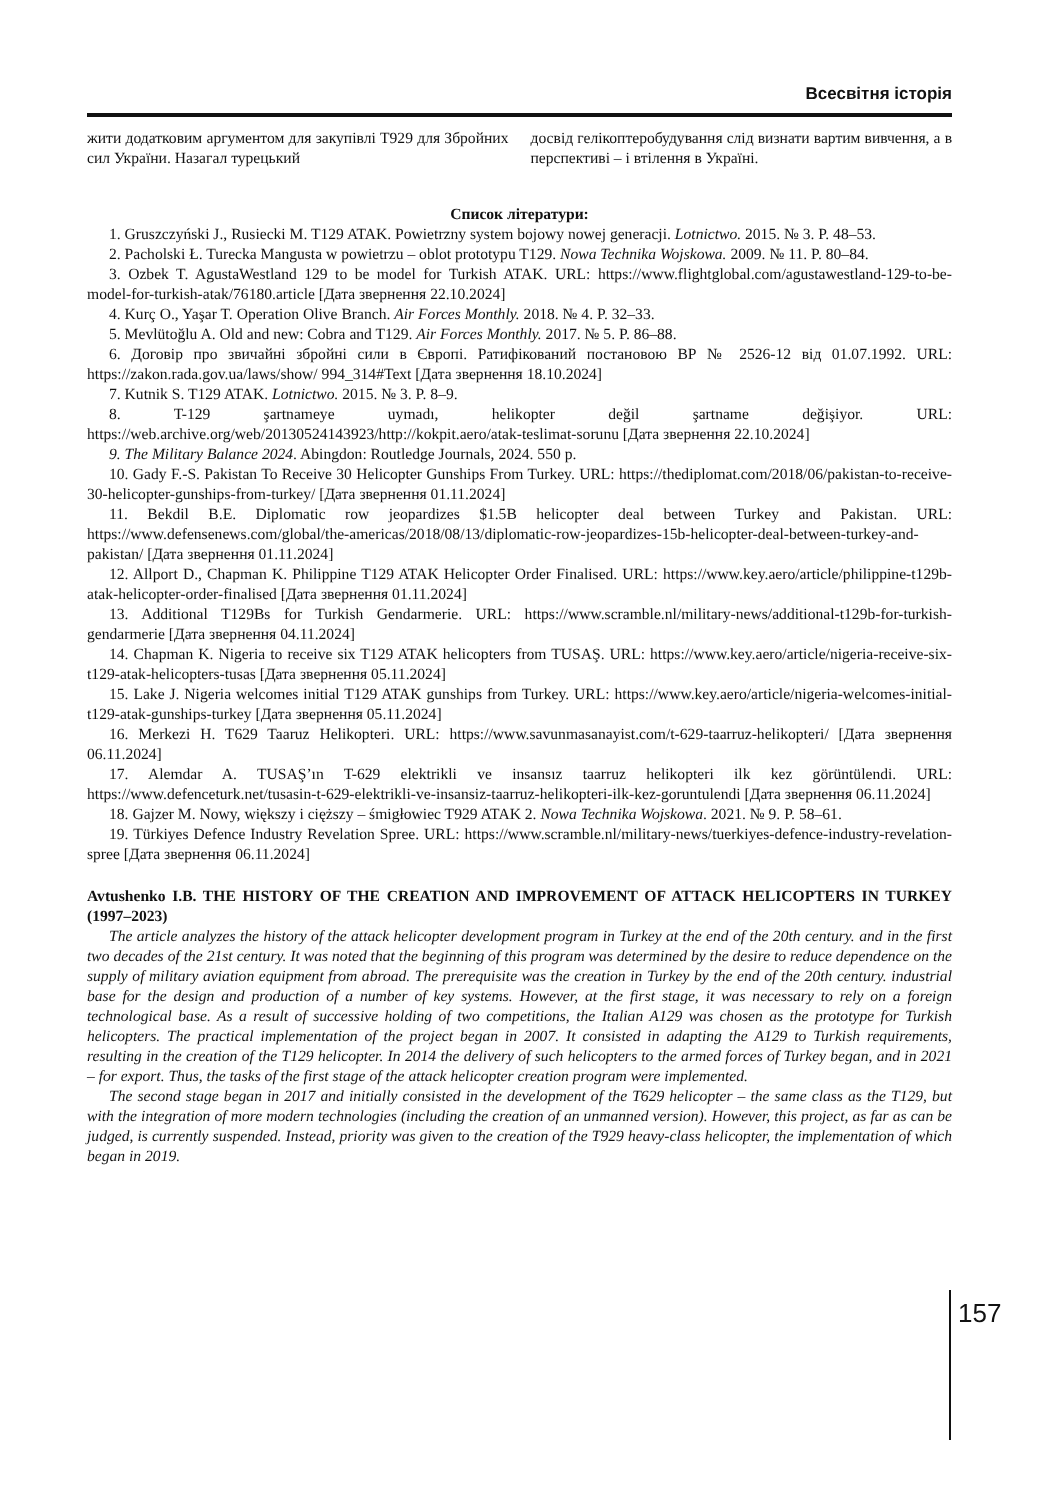Всесвітня історія
жити додатковим аргументом для закупівлі Т929 для Збройних сил України. Назагал турецький
досвід гелікоптеробудування слід визнати вартим вивчення, а в перспективі – і втілення в Україні.
Список літератури:
1. Gruszczyński J., Rusiecki M. T129 ATAK. Powietrzny system bojowy nowej generacji. Lotnictwo. 2015. № 3. P. 48–53.
2. Pacholski Ł. Turecka Mangusta w powietrzu – oblot prototypu T129. Nowa Technika Wojskowa. 2009. № 11. P. 80–84.
3. Ozbek T. AgustaWestland 129 to be model for Turkish ATAK. URL: https://www.flightglobal.com/agustawestland-129-to-be-model-for-turkish-atak/76180.article [Дата звернення 22.10.2024]
4. Kurç O., Yaşar T. Operation Olive Branch. Air Forces Monthly. 2018. № 4. P. 32–33.
5. Mevlütoğlu A. Old and new: Cobra and T129. Air Forces Monthly. 2017. № 5. P. 86–88.
6. Договір про звичайні збройні сили в Європі. Ратифікований постановою ВР № 2526-12 від 01.07.1992. URL: https://zakon.rada.gov.ua/laws/show/ 994_314#Text [Дата звернення 18.10.2024]
7. Kutnik S. T129 ATAK. Lotnictwo. 2015. № 3. P. 8–9.
8. T-129 şartnameye uymadı, helikopter değil şartname değişiyor. URL: https://web.archive.org/web/20130524143923/http://kokpit.aero/atak-teslimat-sorunu [Дата звернення 22.10.2024]
9. The Military Balance 2024. Abingdon: Routledge Journals, 2024. 550 p.
10. Gady F.-S. Pakistan To Receive 30 Helicopter Gunships From Turkey. URL: https://thediplomat.com/2018/06/pakistan-to-receive-30-helicopter-gunships-from-turkey/ [Дата звернення 01.11.2024]
11. Bekdil B.E. Diplomatic row jeopardizes $1.5B helicopter deal between Turkey and Pakistan. URL: https://www.defensenews.com/global/the-americas/2018/08/13/diplomatic-row-jeopardizes-15b-helicopter-deal-between-turkey-and-pakistan/ [Дата звернення 01.11.2024]
12. Allport D., Chapman K. Philippine T129 ATAK Helicopter Order Finalised. URL: https://www.key.aero/article/philippine-t129b-atak-helicopter-order-finalised [Дата звернення 01.11.2024]
13. Additional T129Bs for Turkish Gendarmerie. URL: https://www.scramble.nl/military-news/additional-t129b-for-turkish-gendarmerie [Дата звернення 04.11.2024]
14. Chapman K. Nigeria to receive six T129 ATAK helicopters from TUSAŞ. URL: https://www.key.aero/article/nigeria-receive-six-t129-atak-helicopters-tusas [Дата звернення 05.11.2024]
15. Lake J. Nigeria welcomes initial T129 ATAK gunships from Turkey. URL: https://www.key.aero/article/nigeria-welcomes-initial-t129-atak-gunships-turkey [Дата звернення 05.11.2024]
16. Merkezi H. T629 Taaruz Helikopteri. URL: https://www.savunmasanayist.com/t-629-taarruz-helikopteri/ [Дата звернення 06.11.2024]
17. Alemdar A. TUSAŞ’ın T-629 elektrikli ve insansız taarruz helikopteri ilk kez görüntülendi. URL: https://www.defenceturk.net/tusasin-t-629-elektrikli-ve-insansiz-taarruz-helikopteri-ilk-kez-goruntulendi [Дата звернення 06.11.2024]
18. Gajzer M. Nowy, większy i cięższy – śmigłowiec T929 ATAK 2. Nowa Technika Wojskowa. 2021. № 9. P. 58–61.
19. Türkiyes Defence Industry Revelation Spree. URL: https://www.scramble.nl/military-news/tuerkiyes-defence-industry-revelation-spree [Дата звернення 06.11.2024]
Avtushenko I.B. THE HISTORY OF THE CREATION AND IMPROVEMENT OF ATTACK HELICOPTERS IN TURKEY (1997–2023)
The article analyzes the history of the attack helicopter development program in Turkey at the end of the 20th century. and in the first two decades of the 21st century. It was noted that the beginning of this program was determined by the desire to reduce dependence on the supply of military aviation equipment from abroad. The prerequisite was the creation in Turkey by the end of the 20th century. industrial base for the design and production of a number of key systems. However, at the first stage, it was necessary to rely on a foreign technological base. As a result of successive holding of two competitions, the Italian A129 was chosen as the prototype for Turkish helicopters. The practical implementation of the project began in 2007. It consisted in adapting the A129 to Turkish requirements, resulting in the creation of the T129 helicopter. In 2014 the delivery of such helicopters to the armed forces of Turkey began, and in 2021 – for export. Thus, the tasks of the first stage of the attack helicopter creation program were implemented.
The second stage began in 2017 and initially consisted in the development of the T629 helicopter – the same class as the T129, but with the integration of more modern technologies (including the creation of an unmanned version). However, this project, as far as can be judged, is currently suspended. Instead, priority was given to the creation of the T929 heavy-class helicopter, the implementation of which began in 2019.
157